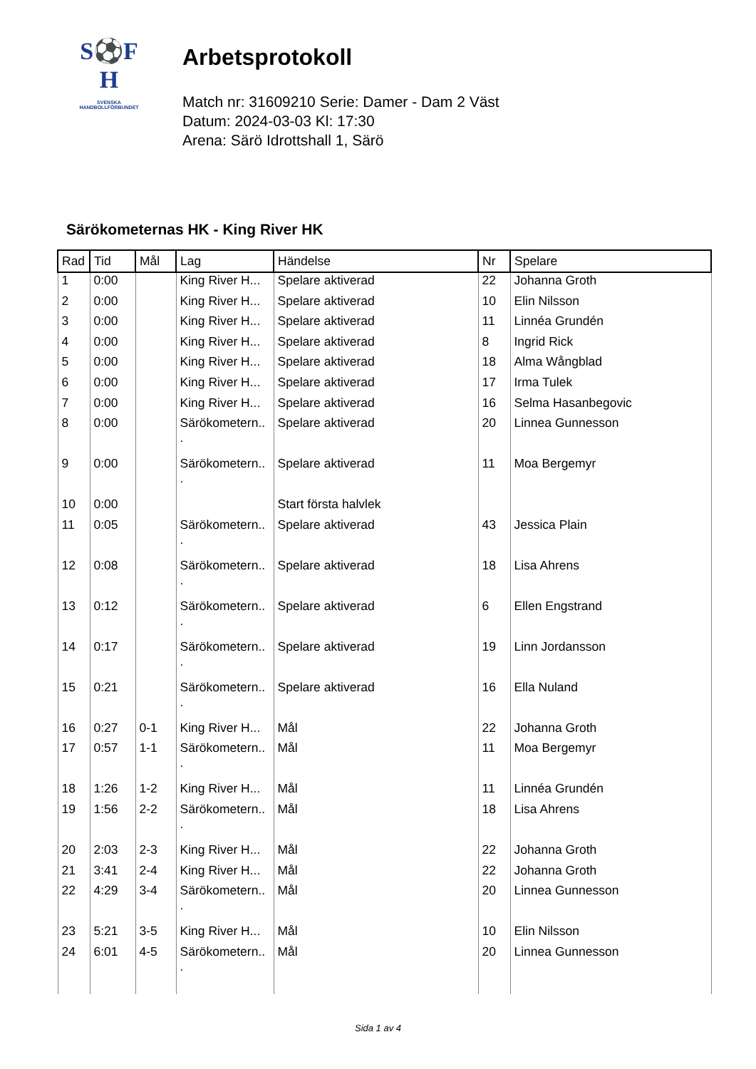S⚽F
H
SVENSKA
HANDBOLLFÖRBUNDET
Arbetsprotokoll
Match nr: 31609210 Serie: Damer - Dam 2 Väst
Datum: 2024-03-03 Kl: 17:30
Arena: Särö Idrottshall 1, Särö
Särökometernas HK - King River HK
| Rad | Tid | Mål | Lag | Händelse | Nr | Spelare |
| --- | --- | --- | --- | --- | --- | --- |
| 1 | 0:00 | | King River H... | Spelare aktiverad | 22 | Johanna Groth |
| 2 | 0:00 | | King River H... | Spelare aktiverad | 10 | Elin Nilsson |
| 3 | 0:00 | | King River H... | Spelare aktiverad | 11 | Linnéa Grundén |
| 4 | 0:00 | | King River H... | Spelare aktiverad | 8 | Ingrid Rick |
| 5 | 0:00 | | King River H... | Spelare aktiverad | 18 | Alma Wångblad |
| 6 | 0:00 | | King River H... | Spelare aktiverad | 17 | Irma Tulek |
| 7 | 0:00 | | King River H... | Spelare aktiverad | 16 | Selma Hasanbegovic |
| 8 | 0:00 | | Särökometern.. . | Spelare aktiverad | 20 | Linnea Gunnesson |
| 9 | 0:00 | | Särökometern.. . | Spelare aktiverad | 11 | Moa Bergemyr |
| 10 | 0:00 | | | Start första halvlek | | |
| 11 | 0:05 | | Särökometern.. . | Spelare aktiverad | 43 | Jessica Plain |
| 12 | 0:08 | | Särökometern.. . | Spelare aktiverad | 18 | Lisa Ahrens |
| 13 | 0:12 | | Särökometern.. . | Spelare aktiverad | 6 | Ellen Engstrand |
| 14 | 0:17 | | Särökometern.. . | Spelare aktiverad | 19 | Linn Jordansson |
| 15 | 0:21 | | Särökometern.. . | Spelare aktiverad | 16 | Ella Nuland |
| 16 | 0:27 | 0-1 | King River H... | Mål | 22 | Johanna Groth |
| 17 | 0:57 | 1-1 | Särökometern.. . | Mål | 11 | Moa Bergemyr |
| 18 | 1:26 | 1-2 | King River H... | Mål | 11 | Linnéa Grundén |
| 19 | 1:56 | 2-2 | Särökometern.. . | Mål | 18 | Lisa Ahrens |
| 20 | 2:03 | 2-3 | King River H... | Mål | 22 | Johanna Groth |
| 21 | 3:41 | 2-4 | King River H... | Mål | 22 | Johanna Groth |
| 22 | 4:29 | 3-4 | Särökometern.. . | Mål | 20 | Linnea Gunnesson |
| 23 | 5:21 | 3-5 | King River H... | Mål | 10 | Elin Nilsson |
| 24 | 6:01 | 4-5 | Särökometern.. . | Mål | 20 | Linnea Gunnesson |
Sida 1 av 4